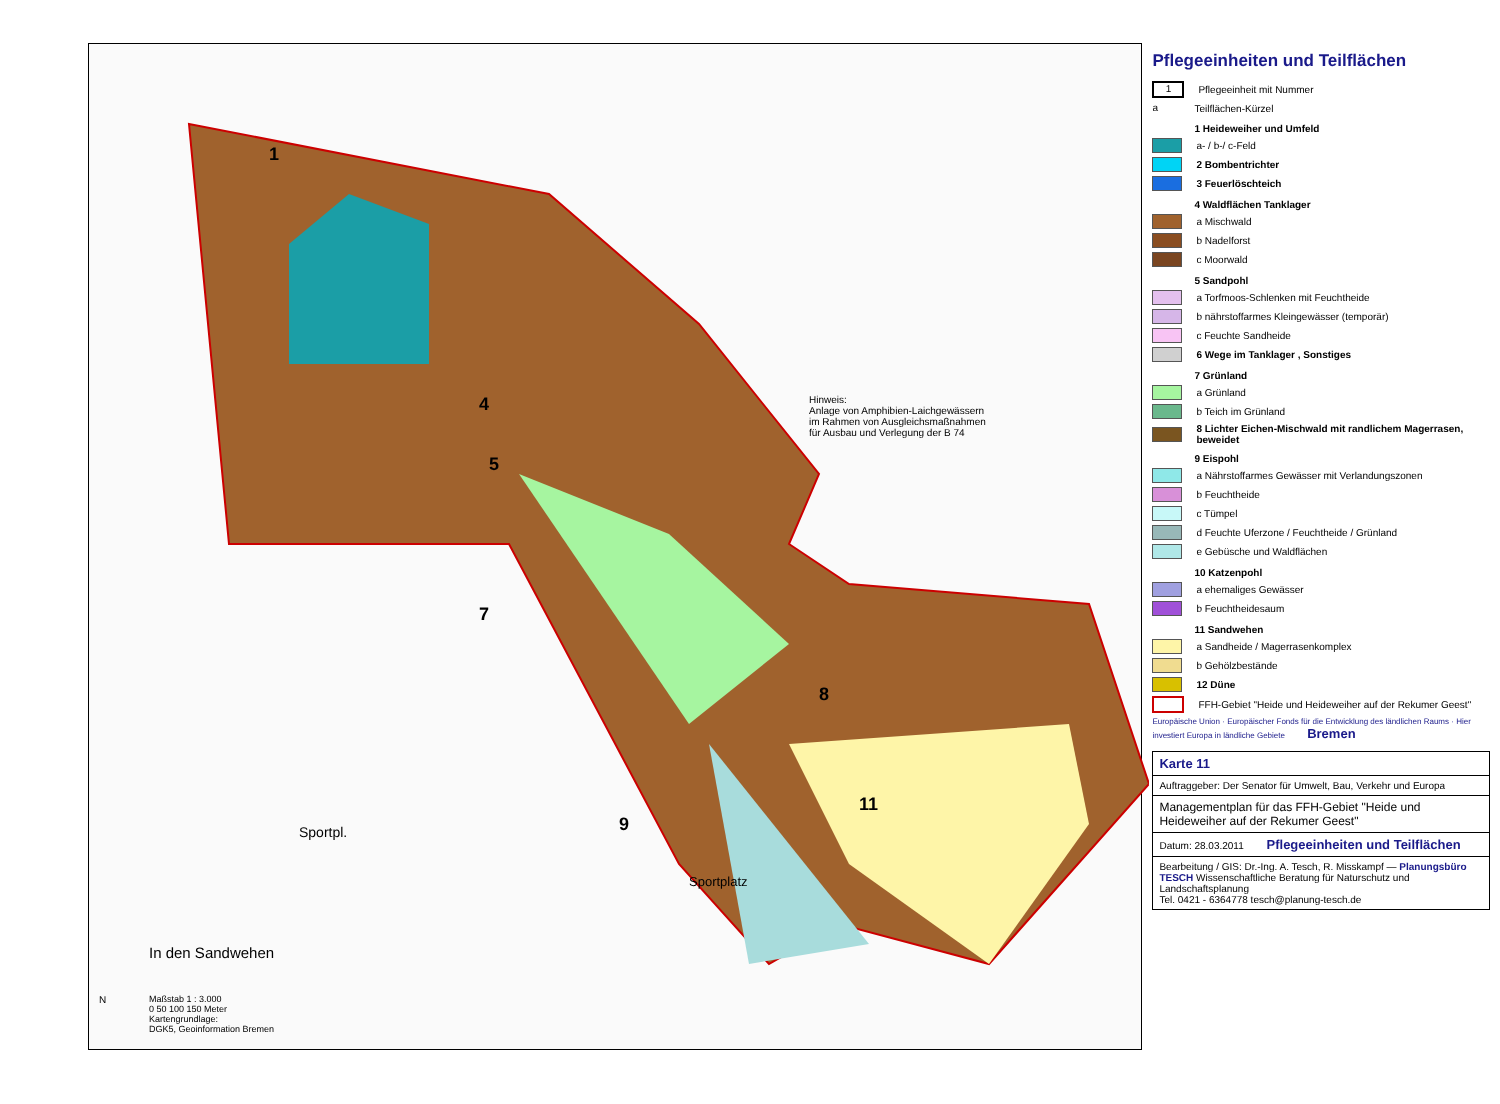1
4
5
7
8
9
11
Hinweis:
Anlage von Amphibien-Laichgewässern
im Rahmen von Ausgleichsmaßnahmen
für Ausbau und Verlegung der B 74
Sportpl.
Sportplatz
In den Sandwehen
Maßstab 1 : 3.000
0 50 100 150 Meter
Kartengrundlage:
DGK5, Geoinformation Bremen
N
Pflegeeinheiten und Teilflächen
1 Pflegeeinheit mit Nummer
a Teilflächen-Kürzel
1 Heideweiher und Umfeld
a- / b-/ c-Feld
2 Bombentrichter
3 Feuerlöschteich
4 Waldflächen Tanklager
a Mischwald
b Nadelforst
c Moorwald
5 Sandpohl
a Torfmoos-Schlenken mit Feuchtheide
b nährstoffarmes Kleingewässer (temporär)
c Feuchte Sandheide
6 Wege im Tanklager , Sonstiges
7 Grünland
a Grünland
b Teich im Grünland
8 Lichter Eichen-Mischwald mit randlichem Magerrasen, beweidet
9 Eispohl
a Nährstoffarmes Gewässer mit Verlandungszonen
b Feuchtheide
c Tümpel
d Feuchte Uferzone / Feuchtheide / Grünland
e Gebüsche und Waldflächen
10 Katzenpohl
a ehemaliges Gewässer
b Feuchtheidesaum
11 Sandwehen
a Sandheide / Magerrasenkomplex
b Gehölzbestände
12 Düne
FFH-Gebiet "Heide und Heideweiher auf der Rekumer Geest"
Europäische Union · Europäischer Fonds für die Entwicklung des ländlichen Raums · Hier investiert Europa in ländliche Gebiete Bremen
Karte 11
Auftraggeber: Der Senator für Umwelt, Bau, Verkehr und Europa
Managementplan für das FFH-Gebiet "Heide und Heideweiher auf der Rekumer Geest"
Datum: 28.03.2011 Pflegeeinheiten und Teilflächen
Bearbeitung / GIS: Dr.-Ing. A. Tesch, R. Misskampf — Planungsbüro TESCH Wissenschaftliche Beratung für Naturschutz und Landschaftsplanung
Tel. 0421 - 6364778 tesch@planung-tesch.de